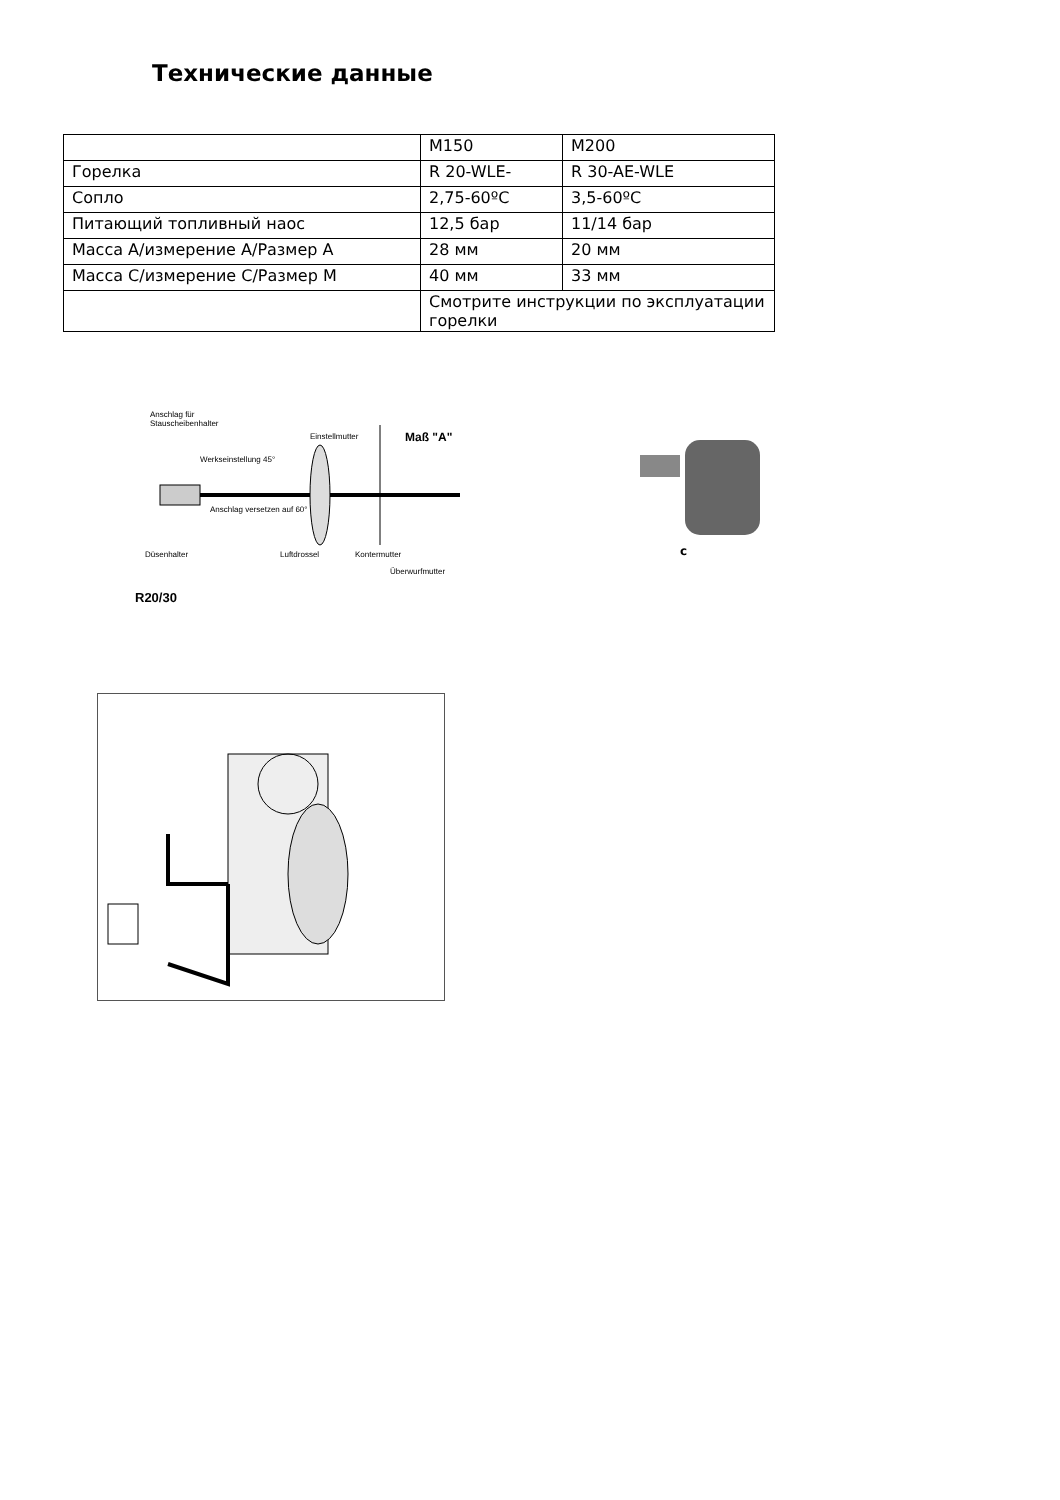Технические данные
| | M150 | M200 |
| Горелка | R 20-WLE- | R 30-AE-WLE |
| Сопло | 2,75-60ºC | 3,5-60ºC |
| Питающий топливный наос | 12,5 бар | 11/14 бар |
| Масса A/измерение A/Размер A | 28 мм | 20 мм |
| Масса C/измерение C/Размер M | 40 мм | 33 мм |
| | Смотрите инструкции по эксплуатации горелки | |
Anschlag für
Stauscheibenhalter
Einstellmutter Maß "A"
Werkseinstellung 45°
Anschlag versetzen auf 60°
Düsenhalter Luftdrossel Kontermutter
Überwurfmutter
R20/30
c